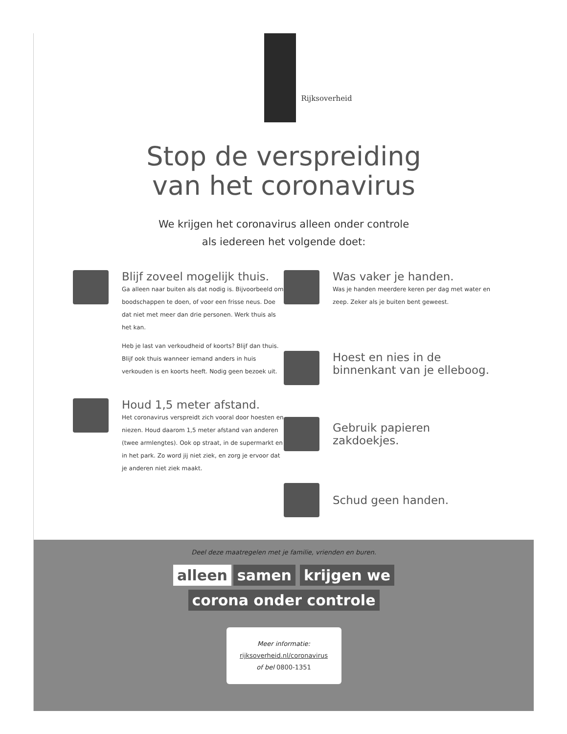Rijksoverheid
Stop de verspreiding
van het coronavirus
We krijgen het coronavirus alleen onder controle
als iedereen het volgende doet:
Blijf zoveel mogelijk thuis.
Ga alleen naar buiten als dat nodig is. Bijvoorbeeld om boodschappen te doen, of voor een frisse neus. Doe dat niet met meer dan drie personen. Werk thuis als het kan.
Heb je last van verkoudheid of koorts? Blijf dan thuis. Blijf ook thuis wanneer iemand anders in huis verkouden is en koorts heeft. Nodig geen bezoek uit.
Houd 1,5 meter afstand.
Het coronavirus verspreidt zich vooral door hoesten en niezen. Houd daarom 1,5 meter afstand van anderen (twee armlengtes). Ook op straat, in de supermarkt en in het park. Zo word jij niet ziek, en zorg je ervoor dat je anderen niet ziek maakt.
Was vaker je handen.
Was je handen meerdere keren per dag met water en zeep. Zeker als je buiten bent geweest.
Hoest en nies in de binnenkant van je elleboog.
Gebruik papieren zakdoekjes.
Schud geen handen.
Deel deze maatregelen met je familie, vrienden en buren.
alleen samen krijgen we
corona onder controle
Meer informatie:
rijksoverheid.nl/coronavirus
of bel 0800-1351